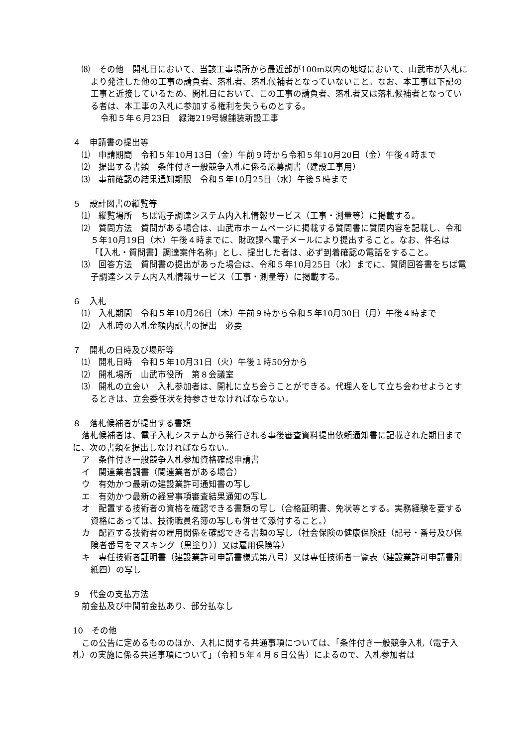⑻　その他　開札日において、当該工事場所から最近部が100m以内の地域において、山武市が入札により発注した他の工事の請負者、落札者、落札候補者となっていないこと。なお、本工事は下記の工事と近接しているため、開札日において、この工事の請負者、落札者又は落札候補者となっている者は、本工事の入札に参加する権利を失うものとする。
令和５年６月23日　緑海219号線舗装新設工事
４　申請書の提出等
⑴　申請期間　令和５年10月13日（金）午前９時から令和５年10月20日（金）午後４時まで
⑵　提出する書類　条件付き一般競争入札に係る応募調書（建設工事用）
⑶　事前確認の結果通知期限　令和５年10月25日（水）午後５時まで
５　設計図書の縦覧等
⑴　縦覧場所　ちば電子調達システム内入札情報サービス（工事・測量等）に掲載する。
⑵　質問方法　質問がある場合は、山武市ホームページに掲載する質問書に質問内容を記載し、令和５年10月19日（木）午後４時までに、財政課へ電子メールにより提出すること。なお、件名は「【入札・質問書】調達案件名称」とし、提出した者は、必ず到着確認の電話をすること。
⑶　回答方法　質問書の提出があった場合は、令和５年10月25日（水）までに、質問回答書をちば電子調達システム内入札情報サービス（工事・測量等）に掲載する。
６　入札
⑴　入札期間　令和５年10月26日（木）午前９時から令和５年10月30日（月）午後４時まで
⑵　入札時の入札金額内訳書の提出　必要
７　開札の日時及び場所等
⑴　開札日時　令和５年10月31日（火）午後１時50分から
⑵　開札場所　山武市役所　第８会議室
⑶　開札の立会い　入札参加者は、開札に立ち会うことができる。代理人をして立ち会わせようとするときは、立会委任状を持参させなければならない。
８　落札候補者が提出する書類
落札候補者は、電子入札システムから発行される事後審査資料提出依頼通知書に記載された期日までに、次の書類を提出しなければならない。
ア　条件付き一般競争入札参加資格確認申請書
イ　関連業者調書（関連業者がある場合）
ウ　有効かつ最新の建設業許可通知書の写し
エ　有効かつ最新の経営事項審査結果通知の写し
オ　配置する技術者の資格を確認できる書類の写し（合格証明書、免状等とする。実務経験を要する資格にあっては、技術職員名簿の写しも併せて添付すること。）
カ　配置する技術者の雇用関係を確認できる書類の写し（社会保険の健康保険証（記号・番号及び保険者番号をマスキング（黒塗り））又は雇用保険等）
キ　専任技術者証明書（建設業許可申請書様式第八号）又は専任技術者一覧表（建設業許可申請書別紙四）の写し
９　代金の支払方法
前金払及び中間前金払あり、部分払なし
10　その他
この公告に定めるもののほか、入札に関する共通事項については、「条件付き一般競争入札（電子入札）の実施に係る共通事項について」（令和５年４月６日公告）によるので、入札参加者は